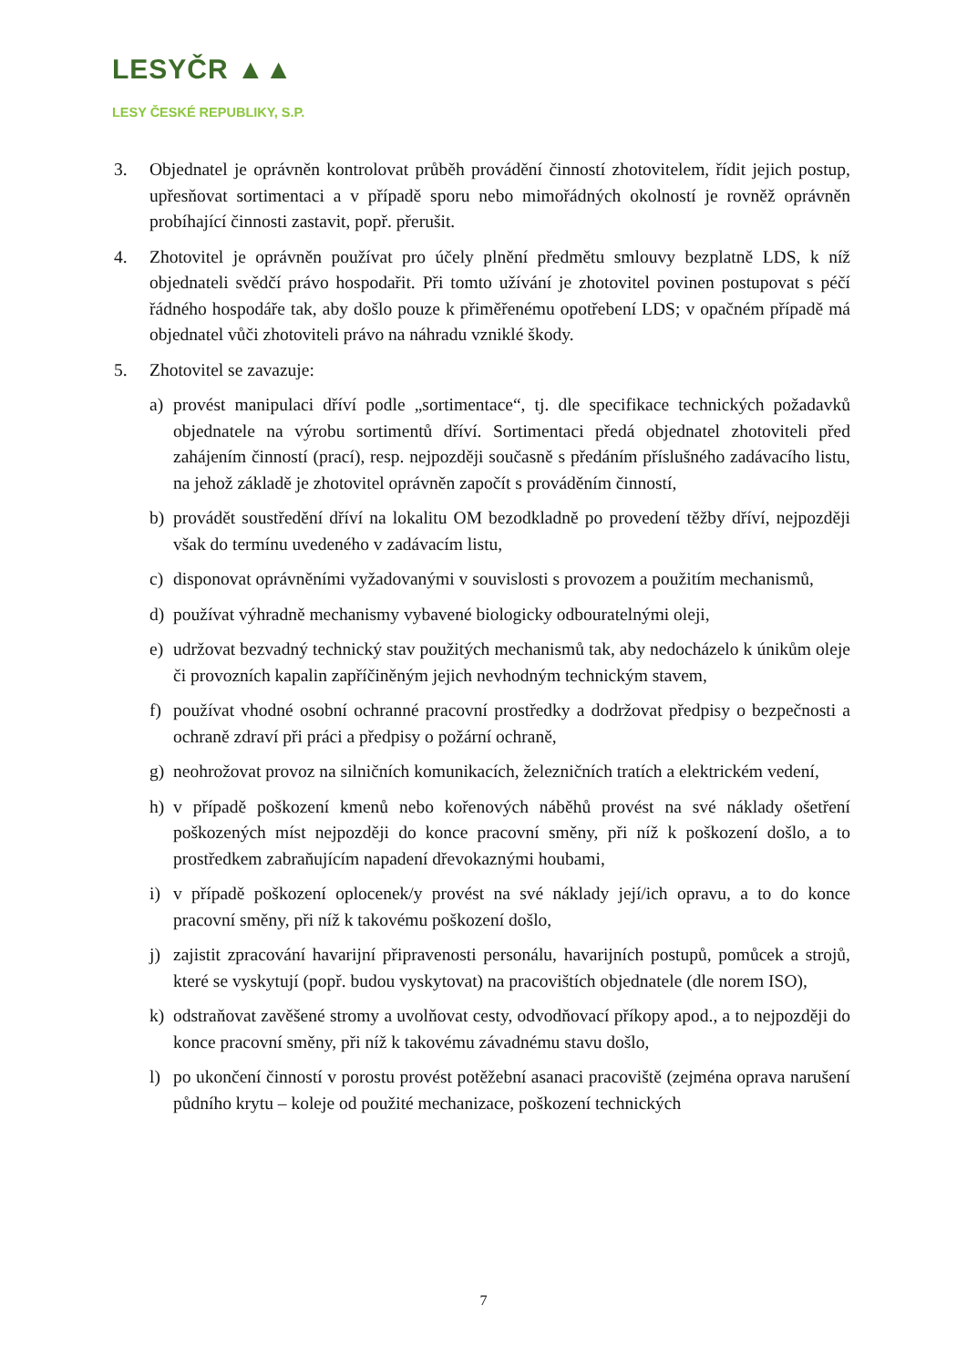LESYČR ▲▲
LESY ČESKÉ REPUBLIKY, S.P.
3. Objednatel je oprávněn kontrolovat průběh provádění činností zhotovitelem, řídit jejich postup, upřesňovat sortimentaci a v případě sporu nebo mimořádných okolností je rovněž oprávněn probíhající činnosti zastavit, popř. přerušit.
4. Zhotovitel je oprávněn používat pro účely plnění předmětu smlouvy bezplatně LDS, k níž objednateli svědčí právo hospodařit. Při tomto užívání je zhotovitel povinen postupovat s péčí řádného hospodáře tak, aby došlo pouze k přiměřenému opotřebení LDS; v opačném případě má objednatel vůči zhotoviteli právo na náhradu vzniklé škody.
5. Zhotovitel se zavazuje:
a) provést manipulaci dříví podle „sortimentace“, tj. dle specifikace technických požadavků objednatele na výrobu sortimentů dříví. Sortimentaci předá objednatel zhotoviteli před zahájením činností (prací), resp. nejpozději současně s předáním příslušného zadávacího listu, na jehož základě je zhotovitel oprávněn započít s prováděním činností,
b) provádět soustředění dříví na lokalitu OM bezodkladně po provedení těžby dříví, nejpozději však do termínu uvedeného v zadávacím listu,
c) disponovat oprávněními vyžadovanými v souvislosti s provozem a použitím mechanismů,
d) používat výhradně mechanismy vybavené biologicky odbouratelnými oleji,
e) udržovat bezvadný technický stav použitých mechanismů tak, aby nedocházelo k únikům oleje či provozních kapalin zapříčiněným jejich nevhodným technickým stavem,
f) používat vhodné osobní ochranné pracovní prostředky a dodržovat předpisy o bezpečnosti a ochraně zdraví při práci a předpisy o požární ochraně,
g) neohrožovat provoz na silničních komunikacích, železničních tratích a elektrickém vedení,
h) v případě poškození kmenů nebo kořenových náběhů provést na své náklady ošetření poškozených míst nejpozději do konce pracovní směny, při níž k poškození došlo, a to prostředkem zabraňujícím napadení dřevokaznými houbami,
i) v případě poškození oplocenek/y provést na své náklady její/ich opravu, a to do konce pracovní směny, při níž k takovému poškození došlo,
j) zajistit zpracování havarijní připravenosti personálu, havarijních postupů, pomůcek a strojů, které se vyskytují (popř. budou vyskytovat) na pracovištích objednatele (dle norem ISO),
k) odstraňovat zavěšené stromy a uvolňovat cesty, odvodňovací příkopy apod., a to nejpozději do konce pracovní směny, při níž k takovému závadnému stavu došlo,
l) po ukončení činností v porostu provést potěžební asanaci pracoviště (zejména oprava narušení půdního krytu – koleje od použité mechanizace, poškození technických
7